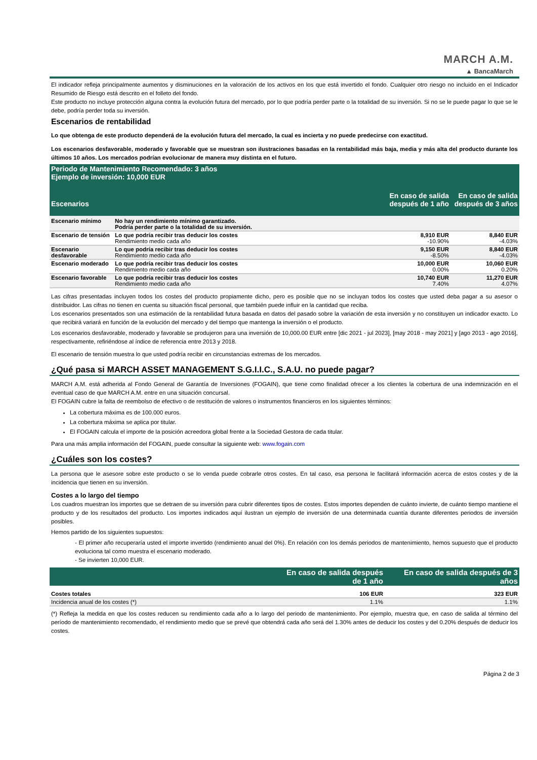MARCH A.M.
▲ BancaMarch
El indicador refleja principalmente aumentos y disminuciones en la valoración de los activos en los que está invertido el fondo. Cualquier otro riesgo no incluido en el Indicador Resumido de Riesgo está descrito en el folleto del fondo.
Este producto no incluye protección alguna contra la evolución futura del mercado, por lo que podría perder parte o la totalidad de su inversión. Si no se le puede pagar lo que se le debe, podría perder toda su inversión.
Escenarios de rentabilidad
Lo que obtenga de este producto dependerá de la evolución futura del mercado, la cual es incierta y no puede predecirse con exactitud.
Los escenarios desfavorable, moderado y favorable que se muestran son ilustraciones basadas en la rentabilidad más baja, media y más alta del producto durante los últimos 10 años. Los mercados podrían evolucionar de manera muy distinta en el futuro.
| Periodo de Mantenimiento Recomendado: 3 años Ejemplo de inversión: 10,000 EUR | | | |
| Escenarios | | En caso de salida después de 1 año | En caso de salida después de 3 años |
| Escenario mínimo | No hay un rendimiento mínimo garantizado. Podría perder parte o la totalidad de su inversión. | | |
| Escenario de tensión | Lo que podría recibir tras deducir los costes Rendimiento medio cada año | 8,910 EUR -10.90% | 8,840 EUR -4.03% |
| Escenario desfavorable | Lo que podría recibir tras deducir los costes Rendimiento medio cada año | 9,150 EUR -8.50% | 8,840 EUR -4.03% |
| Escenario moderado | Lo que podría recibir tras deducir los costes Rendimiento medio cada año | 10,000 EUR 0.00% | 10,060 EUR 0.20% |
| Escenario favorable | Lo que podría recibir tras deducir los costes Rendimiento medio cada año | 10,740 EUR 7.40% | 11,270 EUR 4.07% |
Las cifras presentadas incluyen todos los costes del producto propiamente dicho, pero es posible que no se incluyan todos los costes que usted deba pagar a su asesor o distribuidor. Las cifras no tienen en cuenta su situación fiscal personal, que también puede influir en la cantidad que reciba.
Los escenarios presentados son una estimación de la rentabilidad futura basada en datos del pasado sobre la variación de esta inversión y no constituyen un indicador exacto. Lo que recibirá variará en función de la evolución del mercado y del tiempo que mantenga la inversión o el producto.
Los escenarios desfavorable, moderado y favorable se produjeron para una inversión de 10,000.00 EUR entre [dic 2021 - jul 2023], [may 2018 - may 2021] y [ago 2013 - ago 2016], respectivamente, refiriéndose al índice de referencia entre 2013 y 2018.
El escenario de tensión muestra lo que usted podría recibir en circunstancias extremas de los mercados.
¿Qué pasa si MARCH ASSET MANAGEMENT S.G.I.I.C., S.A.U. no puede pagar?
MARCH A.M. está adherida al Fondo General de Garantía de Inversiones (FOGAIN), que tiene como finalidad ofrecer a los clientes la cobertura de una indemnización en el eventual caso de que MARCH A.M. entre en una situación concursal.
El FOGAIN cubre la falta de reembolso de efectivo o de restitución de valores o instrumentos financieros en los siguientes términos:
La cobertura máxima es de 100.000 euros.
La cobertura máxima se aplica por titular.
El FOGAIN calcula el importe de la posición acreedora global frente a la Sociedad Gestora de cada titular.
Para una más amplia información del FOGAIN, puede consultar la siguiente web: www.fogain.com
¿Cuáles son los costes?
La persona que le asesore sobre este producto o se lo venda puede cobrarle otros costes. En tal caso, esa persona le facilitará información acerca de estos costes y de la incidencia que tienen en su inversión.
Costes a lo largo del tiempo
Los cuadros muestran los importes que se detraen de su inversión para cubrir diferentes tipos de costes. Estos importes dependen de cuánto invierte, de cuánto tiempo mantiene el producto y de los resultados del producto. Los importes indicados aquí ilustran un ejemplo de inversión de una determinada cuantía durante diferentes periodos de inversión posibles.
Hemos partido de los siguientes supuestos:
- El primer año recuperaría usted el importe invertido (rendimiento anual del 0%). En relación con los demás periodos de mantenimiento, hemos supuesto que el producto evoluciona tal como muestra el escenario moderado.
- Se invierten 10,000 EUR.
| | En caso de salida después de 1 año | En caso de salida después de 3 años |
| Costes totales | 106 EUR | 323 EUR |
| Incidencia anual de los costes (*) | 1.1% | 1.1% |
(*) Refleja la medida en que los costes reducen su rendimiento cada año a lo largo del periodo de mantenimiento. Por ejemplo, muestra que, en caso de salida al término del período de mantenimiento recomendado, el rendimiento medio que se prevé que obtendrá cada año será del 1.30% antes de deducir los costes y del 0.20% después de deducir los costes.
Página 2 de 3